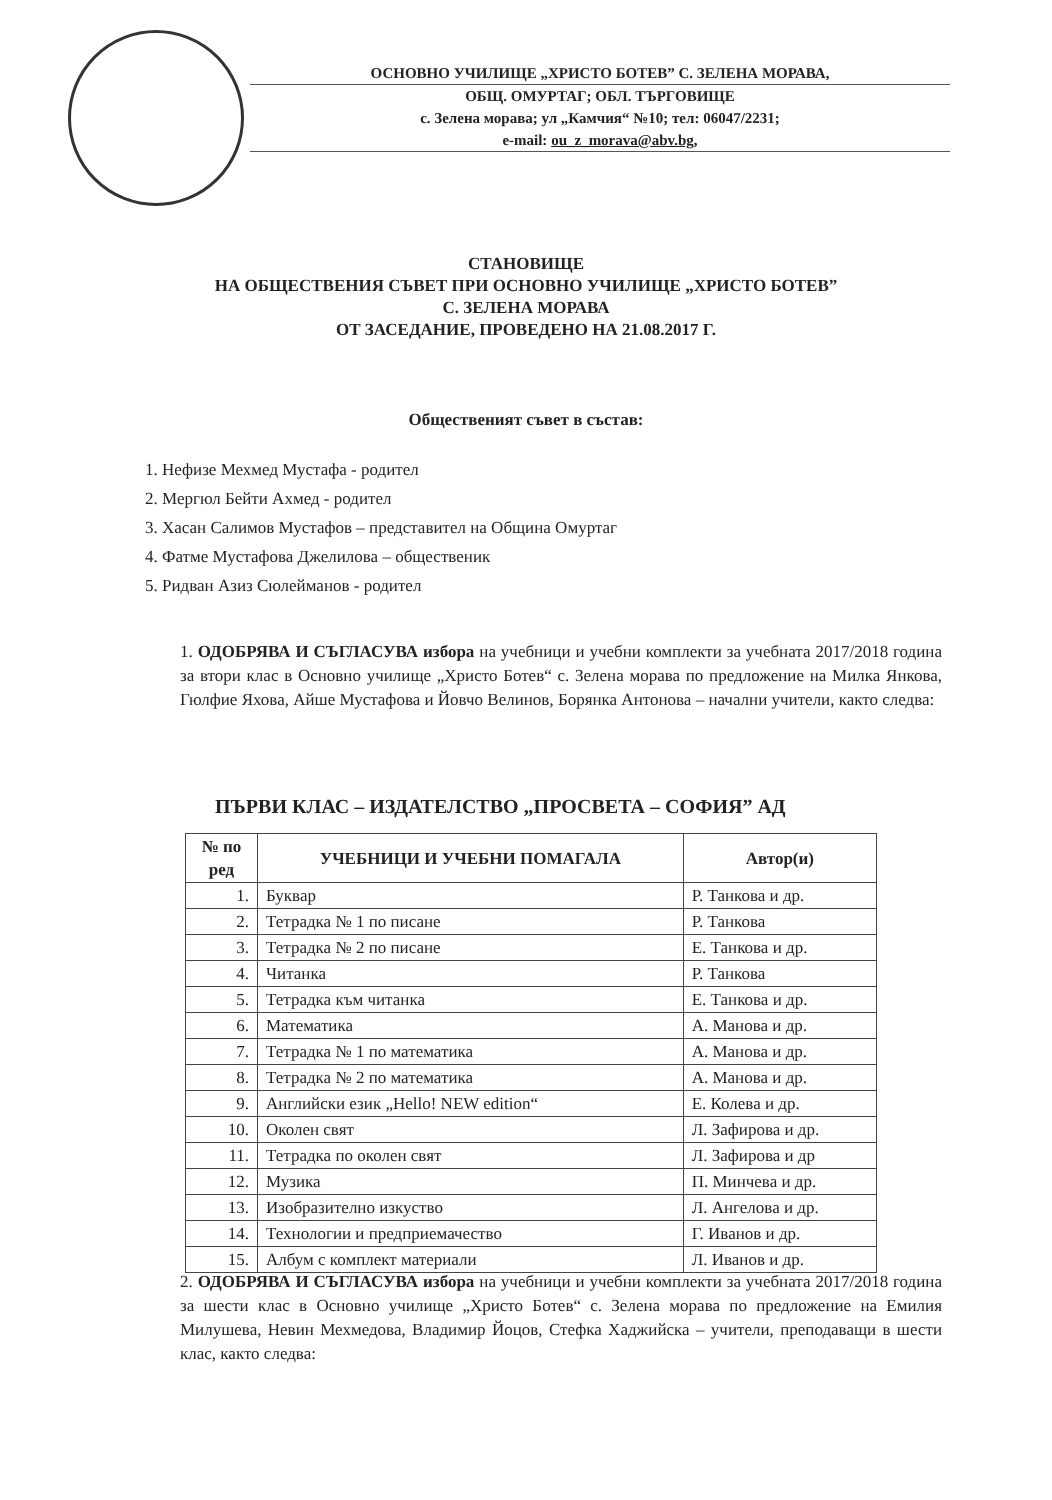ОСНОВНО УЧИЛИЩЕ „ХРИСТО БОТЕВ” С. ЗЕЛЕНА МОРАВА,
ОБЩ. ОМУРТАГ; ОБЛ. ТЪРГОВИЩЕ
с. Зелена морава; ул „Камчия“ №10; тел: 06047/2231;
e-mail: ou_z_morava@abv.bg,
СТАНОВИЩЕ
НА ОБЩЕСТВЕНИЯ СЪВЕТ ПРИ ОСНОВНО УЧИЛИЩЕ „ХРИСТО БОТЕВ”
С. ЗЕЛЕНА МОРАВА
ОТ ЗАСЕДАНИЕ, ПРОВЕДЕНО НА 21.08.2017 Г.
Общественият съвет в състав:
1. Нефизе Мехмед Мустафа - родител
2. Мергюл Бейти Ахмед - родител
3. Хасан Салимов Мустафов – представител на Община Омуртаг
4. Фатме Мустафова Джелилова – общественик
5. Ридван Азиз Сюлейманов - родител
1. ОДОБРЯВА И СЪГЛАСУВА избора на учебници и учебни комплекти за учебната 2017/2018 година за втори клас в Основно училище „Христо Ботев“ с. Зелена морава по предложение на Милка Янкова, Гюлфие Яхова, Айше Мустафова и Йовчо Велинов, Борянка Антонова – начални учители, както следва:
ПЪРВИ КЛАС – ИЗДАТЕЛСТВО „ПРОСВЕТА – СОФИЯ” АД
| № по ред | УЧЕБНИЦИ И УЧЕБНИ ПОМАГАЛА | Автор(и) |
| --- | --- | --- |
| 1. | Буквар | Р. Танкова и др. |
| 2. | Тетрадка № 1 по писане | Р. Танкова |
| 3. | Тетрадка № 2 по писане | Е. Танкова и др. |
| 4. | Читанка | Р. Танкова |
| 5. | Тетрадка към читанка | Е. Танкова и др. |
| 6. | Математика | А. Манова и др. |
| 7. | Тетрадка № 1 по математика | А. Манова и др. |
| 8. | Тетрадка № 2 по математика | А. Манова и др. |
| 9. | Английски език „Hello! NEW edition“ | Е. Колева и др. |
| 10. | Околен свят | Л. Зафирова и др. |
| 11. | Тетрадка по околен свят | Л. Зафирова и др |
| 12. | Музика | П. Минчева и др. |
| 13. | Изобразително изкуство | Л. Ангелова и др. |
| 14. | Технологии и предприемачество | Г. Иванов и др. |
| 15. | Албум с комплект материали | Л. Иванов и др. |
2. ОДОБРЯВА И СЪГЛАСУВА избора на учебници и учебни комплекти за учебната 2017/2018 година за шести клас в Основно училище „Христо Ботев“ с. Зелена морава по предложение на Емилия Милушева, Невин Мехмедова, Владимир Йоцов, Стефка Хаджийска – учители, преподаващи в шести клас, както следва: